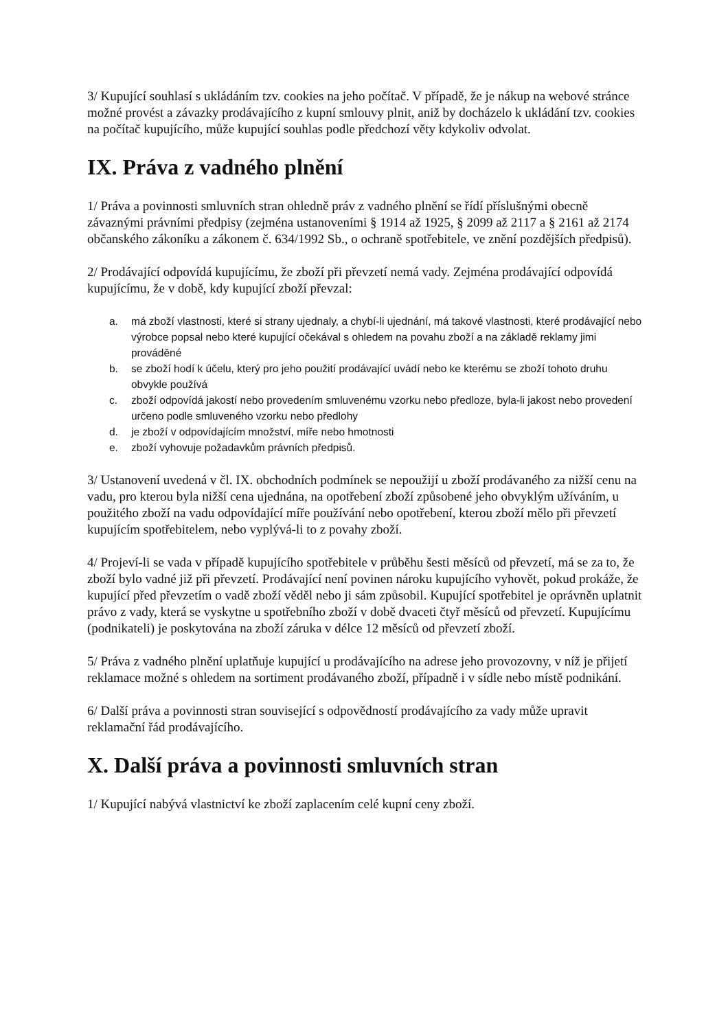3/ Kupující souhlasí s ukládáním tzv. cookies na jeho počítač. V případě, že je nákup na webové stránce možné provést a závazky prodávajícího z kupní smlouvy plnit, aniž by docházelo k ukládání tzv. cookies na počítač kupujícího, může kupující souhlas podle předchozí věty kdykoliv odvolat.
IX. Práva z vadného plnění
1/ Práva a povinnosti smluvních stran ohledně práv z vadného plnění se řídí příslušnými obecně závaznými právními předpisy (zejména ustanoveními § 1914 až 1925, § 2099 až 2117 a § 2161 až 2174 občanského zákoníku a zákonem č. 634/1992 Sb., o ochraně spotřebitele, ve znění pozdějších předpisů).
2/ Prodávající odpovídá kupujícímu, že zboží při převzetí nemá vady. Zejména prodávající odpovídá kupujícímu, že v době, kdy kupující zboží převzal:
a. má zboží vlastnosti, které si strany ujednaly, a chybí-li ujednání, má takové vlastnosti, které prodávající nebo výrobce popsal nebo které kupující očekával s ohledem na povahu zboží a na základě reklamy jimi prováděné
b. se zboží hodí k účelu, který pro jeho použití prodávající uvádí nebo ke kterému se zboží tohoto druhu obvykle používá
c. zboží odpovídá jakostí nebo provedením smluvenému vzorku nebo předloze, byla-li jakost nebo provedení určeno podle smluveného vzorku nebo předlohy
d. je zboží v odpovídajícím množství, míře nebo hmotnosti
e. zboží vyhovuje požadavkům právních předpisů.
3/ Ustanovení uvedená v čl. IX. obchodních podmínek se nepoužijí u zboží prodávaného za nižší cenu na vadu, pro kterou byla nižší cena ujednána, na opotřebení zboží způsobené jeho obvyklým užíváním, u použitého zboží na vadu odpovídající míře používání nebo opotřebení, kterou zboží mělo při převzetí kupujícím spotřebitelem, nebo vyplývá-li to z povahy zboží.
4/ Projeví-li se vada v případě kupujícího spotřebitele v průběhu šesti měsíců od převzetí, má se za to, že zboží bylo vadné již při převzetí. Prodávající není povinen nároku kupujícího vyhovět, pokud prokáže, že kupující před převzetím o vadě zboží věděl nebo ji sám způsobil. Kupující spotřebitel je oprávněn uplatnit právo z vady, která se vyskytne u spotřebního zboží v době dvaceti čtyř měsíců od převzetí. Kupujícímu (podnikateli) je poskytována na zboží záruka v délce 12 měsíců od převzetí zboží.
5/ Práva z vadného plnění uplatňuje kupující u prodávajícího na adrese jeho provozovny, v níž je přijetí reklamace možné s ohledem na sortiment prodávaného zboží, případně i v sídle nebo místě podnikání.
6/ Další práva a povinnosti stran související s odpovědností prodávajícího za vady může upravit reklamační řád prodávajícího.
X. Další práva a povinnosti smluvních stran
1/ Kupující nabývá vlastnictví ke zboží zaplacením celé kupní ceny zboží.